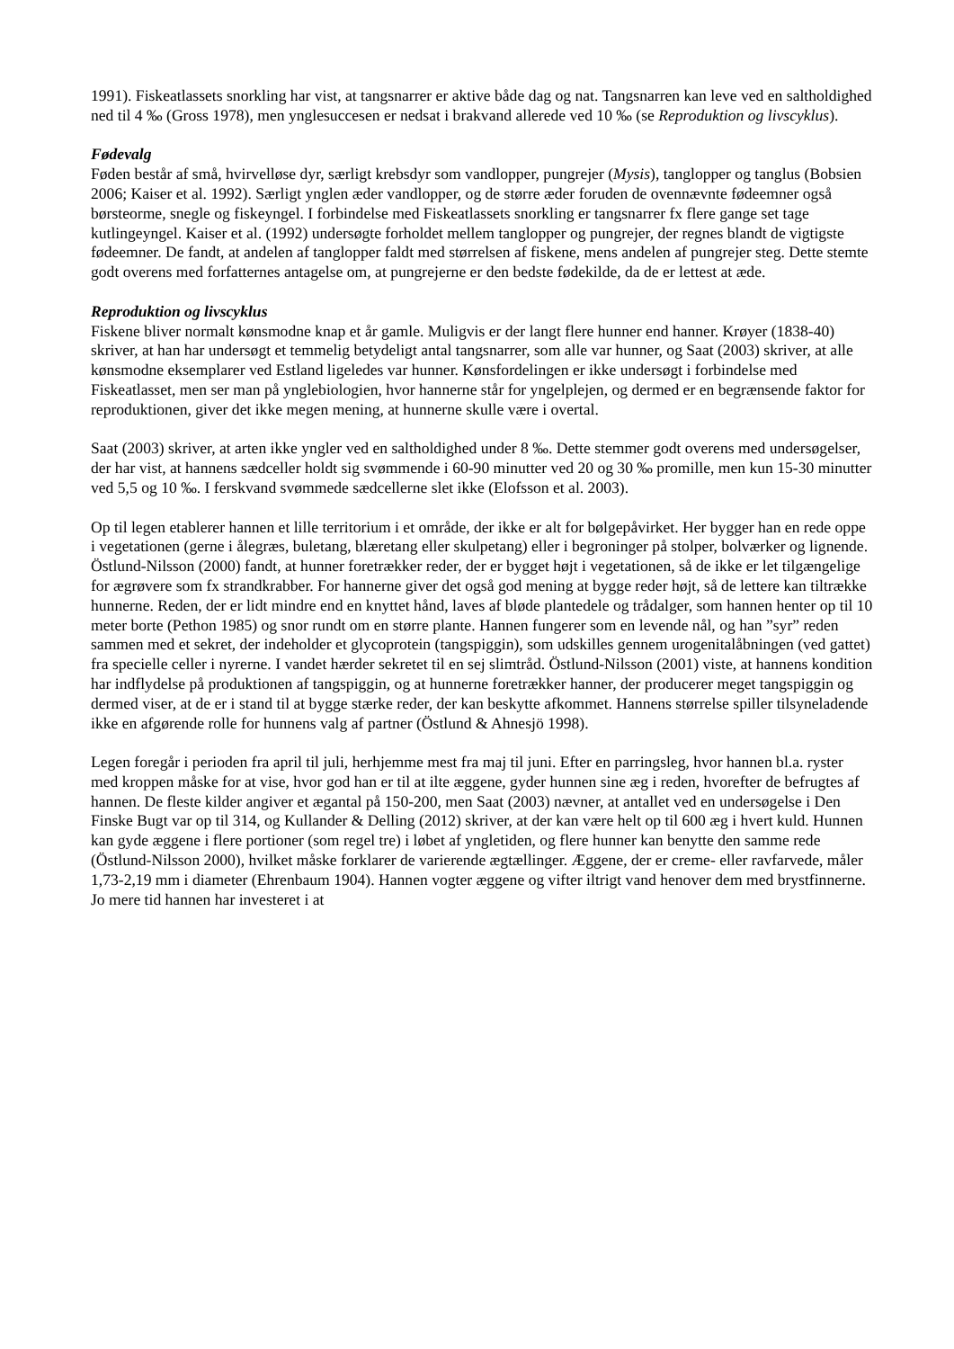1991). Fiskeatlassets snorkling har vist, at tangsnarrer er aktive både dag og nat. Tangsnarren kan leve ved en saltholdighed ned til 4 ‰ (Gross 1978), men ynglesuccesen er nedsat i brakvand allerede ved 10 ‰ (se Reproduktion og livscyklus).
Fødevalg
Føden består af små, hvirvelløse dyr, særligt krebsdyr som vandlopper, pungrejer (Mysis), tanglopper og tanglus (Bobsien 2006; Kaiser et al. 1992). Særligt ynglen æder vandlopper, og de større æder foruden de ovennævnte fødeemner også børsteorme, snegle og fiskeyngel. I forbindelse med Fiskeatlassets snorkling er tangsnarrer fx flere gange set tage kutlingeyngel. Kaiser et al. (1992) undersøgte forholdet mellem tanglopper og pungrejer, der regnes blandt de vigtigste fødeemner. De fandt, at andelen af tanglopper faldt med størrelsen af fiskene, mens andelen af pungrejer steg. Dette stemte godt overens med forfatternes antagelse om, at pungrejerne er den bedste fødekilde, da de er lettest at æde.
Reproduktion og livscyklus
Fiskene bliver normalt kønsmodne knap et år gamle. Muligvis er der langt flere hunner end hanner. Krøyer (1838-40) skriver, at han har undersøgt et temmelig betydeligt antal tangsnarrer, som alle var hunner, og Saat (2003) skriver, at alle kønsmodne eksemplarer ved Estland ligeledes var hunner. Kønsfordelingen er ikke undersøgt i forbindelse med Fiskeatlasset, men ser man på ynglebiologien, hvor hannerne står for yngelplejen, og dermed er en begrænsende faktor for reproduktionen, giver det ikke megen mening, at hunnerne skulle være i overtal.
Saat (2003) skriver, at arten ikke yngler ved en saltholdighed under 8 ‰. Dette stemmer godt overens med undersøgelser, der har vist, at hannens sædceller holdt sig svømmende i 60-90 minutter ved 20 og 30 ‰ promille, men kun 15-30 minutter ved 5,5 og 10 ‰. I ferskvand svømmede sædcellerne slet ikke (Elofsson et al. 2003).
Op til legen etablerer hannen et lille territorium i et område, der ikke er alt for bølgepåvirket. Her bygger han en rede oppe i vegetationen (gerne i ålegræs, buletang, blæretang eller skulpetang) eller i begroninger på stolper, bolværker og lignende. Östlund-Nilsson (2000) fandt, at hunner foretrækker reder, der er bygget højt i vegetationen, så de ikke er let tilgængelige for ægrøvere som fx strandkrabber. For hannerne giver det også god mening at bygge reder højt, så de lettere kan tiltrække hunnerne. Reden, der er lidt mindre end en knyttet hånd, laves af bløde plantedele og trådalger, som hannen henter op til 10 meter borte (Pethon 1985) og snor rundt om en større plante. Hannen fungerer som en levende nål, og han ”syr” reden sammen med et sekret, der indeholder et glycoprotein (tangspiggin), som udskilles gennem urogenitalåbningen (ved gattet) fra specielle celler i nyrerne. I vandet hærder sekretet til en sej slimtråd. Östlund-Nilsson (2001) viste, at hannens kondition har indflydelse på produktionen af tangspiggin, og at hunnerne foretrækker hanner, der producerer meget tangspiggin og dermed viser, at de er i stand til at bygge stærke reder, der kan beskytte afkommet. Hannens størrelse spiller tilsyneladende ikke en afgørende rolle for hunnens valg af partner (Östlund & Ahnesjö 1998).
Legen foregår i perioden fra april til juli, herhjemme mest fra maj til juni. Efter en parringsleg, hvor hannen bl.a. ryster med kroppen måske for at vise, hvor god han er til at ilte æggene, gyder hunnen sine æg i reden, hvorefter de befrugtes af hannen. De fleste kilder angiver et ægantal på 150-200, men Saat (2003) nævner, at antallet ved en undersøgelse i Den Finske Bugt var op til 314, og Kullander & Delling (2012) skriver, at der kan være helt op til 600 æg i hvert kuld. Hunnen kan gyde æggene i flere portioner (som regel tre) i løbet af yngletiden, og flere hunner kan benytte den samme rede (Östlund-Nilsson 2000), hvilket måske forklarer de varierende ægtællinger. Æggene, der er creme- eller ravfarvede, måler 1,73-2,19 mm i diameter (Ehrenbaum 1904). Hannen vogter æggene og vifter iltrigt vand henover dem med brystfinnerne. Jo mere tid hannen har investeret i at